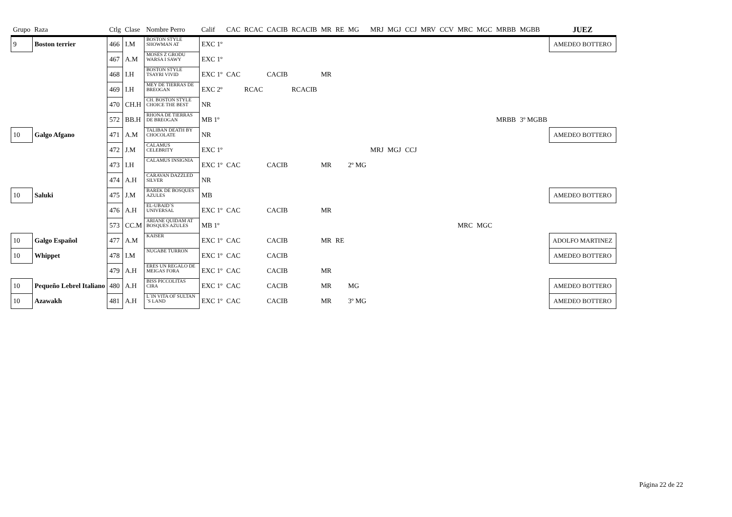| Grupo | Raza | Ctlg | Clase | Nombre Perro | Calif | CAC | RCAC | CACIB | RCACIB | MR | RE | MG | MRJ | MGJ | CCJ | MRV | CCV | MRC | MGC | MRBB | MGBB | JUEZ |
| --- | --- | --- | --- | --- | --- | --- | --- | --- | --- | --- | --- | --- | --- | --- | --- | --- | --- | --- | --- | --- | --- | --- |
| 9 | Boston terrier | 466 | I.M | BOSTON STYLE SHOWMAN AT | EXC 1º | | | | | | | | | | | | | | | | | AMEDEO BOTTERO |
| | | 467 | A.M | MOSES Z GRODU WARSA I SAWY | EXC 1º | | | | | | | | | | | | | | | | | |
| | | 468 | I.H | BOSTON STYLE TSAYRI VIVID | EXC 1º | CAC | | CACIB | | MR | | | | | | | | | | | | |
| | | 469 | I.H | MEY DE TIERRAS DE BREOGAN | EXC 2º | | RCAC | | RCACIB | | | | | | | | | | | | | |
| | | 470 | CH.H | CH. BOSTON STYLE CHOICE THE BEST | NR | | | | | | | | | | | | | | | | | |
| | | 572 | BB.H | RHONA DE TIERRAS DE BREOGAN | MB 1º | | | | | | | | | | | | | | | MRBB | 3º MGBB | |
| 10 | Galgo Afgano | 471 | A.M | TALIBAN DEATH BY CHOCOLATE | NR | | | | | | | | | | | | | | | | | AMEDEO BOTTERO |
| | | 472 | J.M | CALAMUS CELEBRITY | EXC 1º | | | | | | | | MRJ | MGJ | CCJ | | | | | | | |
| | | 473 | I.H | CALAMUS INSIGNIA | EXC 1º | CAC | | CACIB | | MR | | 2º MG | | | | | | | | | | |
| | | 474 | A.H | CARAVAN DAZZLED SILVER | NR | | | | | | | | | | | | | | | | | |
| 10 | Saluki | 475 | J.M | BAREK DE BOSQUES AZULES | MB | | | | | | | | | | | | | | | | | AMEDEO BOTTERO |
| | | 476 | A.H | EL-UBAID´S UNIVERSAL | EXC 1º | CAC | | CACIB | | MR | | | | | | | | | | | | |
| | | 573 | CC.M | ARIANE QUIDAM AT BOSQUES AZULES | MB 1º | | | | | | | | | | | | | MRC | MGC | | | |
| 10 | Galgo Español | 477 | A.M | KAISER | EXC 1º | CAC | | CACIB | | MR | RE | | | | | | | | | | | ADOLFO MARTINEZ |
| 10 | Whippet | 478 | I.M | NUGABE TURRON | EXC 1º | CAC | | CACIB | | | | | | | | | | | | | | AMEDEO BOTTERO |
| | | 479 | A.H | ERES UN REGALO DE MEIGAS FORA | EXC 1º | CAC | | CACIB | | MR | | | | | | | | | | | | |
| 10 | Pequeño Lebrel Italiano | 480 | A.H | BISS PICCOLITAS CIRA | EXC 1º | CAC | | CACIB | | MR | | MG | | | | | | | | | | AMEDEO BOTTERO |
| 10 | Azawakh | 481 | A.H | L´IN VITA OF SULTAN´S LAND | EXC 1º | CAC | | CACIB | | MR | | 3º MG | | | | | | | | | | AMEDEO BOTTERO |
Página 22 de 22